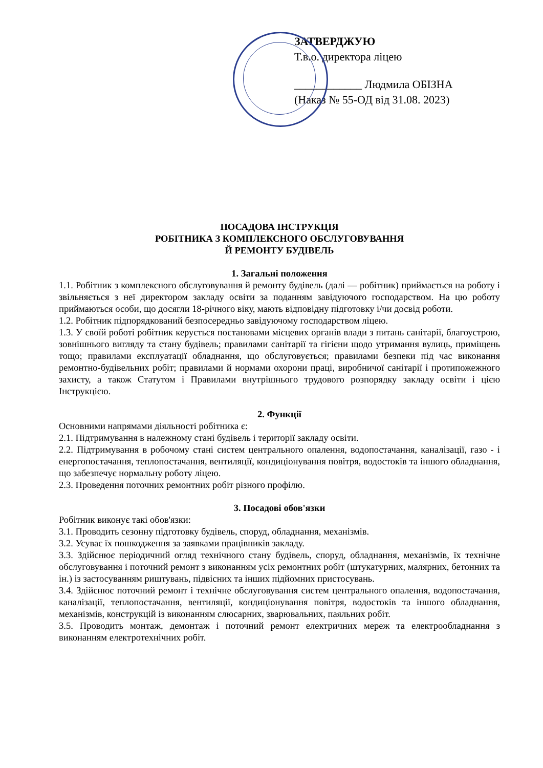ЗАТВЕРДЖУЮ
Т.в.о. директора ліцею
____________ Людмила ОБІЗНА
(Наказ № 55-ОД від 31.08. 2023)
ПОСАДОВА ІНСТРУКЦІЯ
РОБІТНИКА З КОМПЛЕКСНОГО ОБСЛУГОВУВАННЯ
Й РЕМОНТУ БУДІВЕЛЬ
1. Загальні положення
1.1. Робітник з комплексного обслуговування й ремонту будівель (далі — робітник) приймається на роботу і звільняється з неї директором закладу освіти за поданням завідуючого господарством. На цю роботу приймаються особи, що досягли 18-річного віку, мають відповідну підготовку і/чи досвід роботи.
1.2. Робітник підпорядкований безпосередньо завідуючому господарством ліцею.
1.3. У своїй роботі робітник керується постановами місцевих органів влади з питань санітарії, благоустрою, зовнішнього вигляду та стану будівель; правилами санітарії та гігієни щодо утримання вулиць, приміщень тощо; правилами експлуатації обладнання, що обслуговується; правилами безпеки під час виконання ремонтно-будівельних робіт; правилами й нормами охорони праці, виробничої санітарії і протипожежного захисту, а також Статутом і Правилами внутрішнього трудового розпорядку закладу освіти і цією Інструкцією.
2. Функції
Основними напрямами діяльності робітника є:
2.1. Підтримування в належному стані будівель і території закладу освіти.
2.2. Підтримування в робочому стані систем центрального опалення, водопостачання, каналізації, газо - і енергопостачання, теплопостачання, вентиляції, кондиціонування повітря, водостоків та іншого обладнання, що забезпечує нормальну роботу ліцею.
2.3. Проведення поточних ремонтних робіт різного профілю.
3. Посадові обов'язки
Робітник виконує такі обов'язки:
3.1. Проводить сезонну підготовку будівель, споруд, обладнання, механізмів.
3.2. Усуває їх пошкодження за заявками працівників закладу.
3.3. Здійснює періодичний огляд технічного стану будівель, споруд, обладнання, механізмів, їх технічне обслуговування і поточний ремонт з виконанням усіх ремонтних робіт (штукатурних, малярних, бетонних та ін.) із застосуванням риштувань, підвісних та інших підйомних пристосувань.
3.4. Здійснює поточний ремонт і технічне обслуговування систем центрального опалення, водопостачання, каналізації, теплопостачання, вентиляції, кондиціонування повітря, водостоків та іншого обладнання, механізмів, конструкцій із виконанням слюсарних, зварювальних, паяльних робіт.
3.5. Проводить монтаж, демонтаж і поточний ремонт електричних мереж та електрообладнання з виконанням електротехнічних робіт.